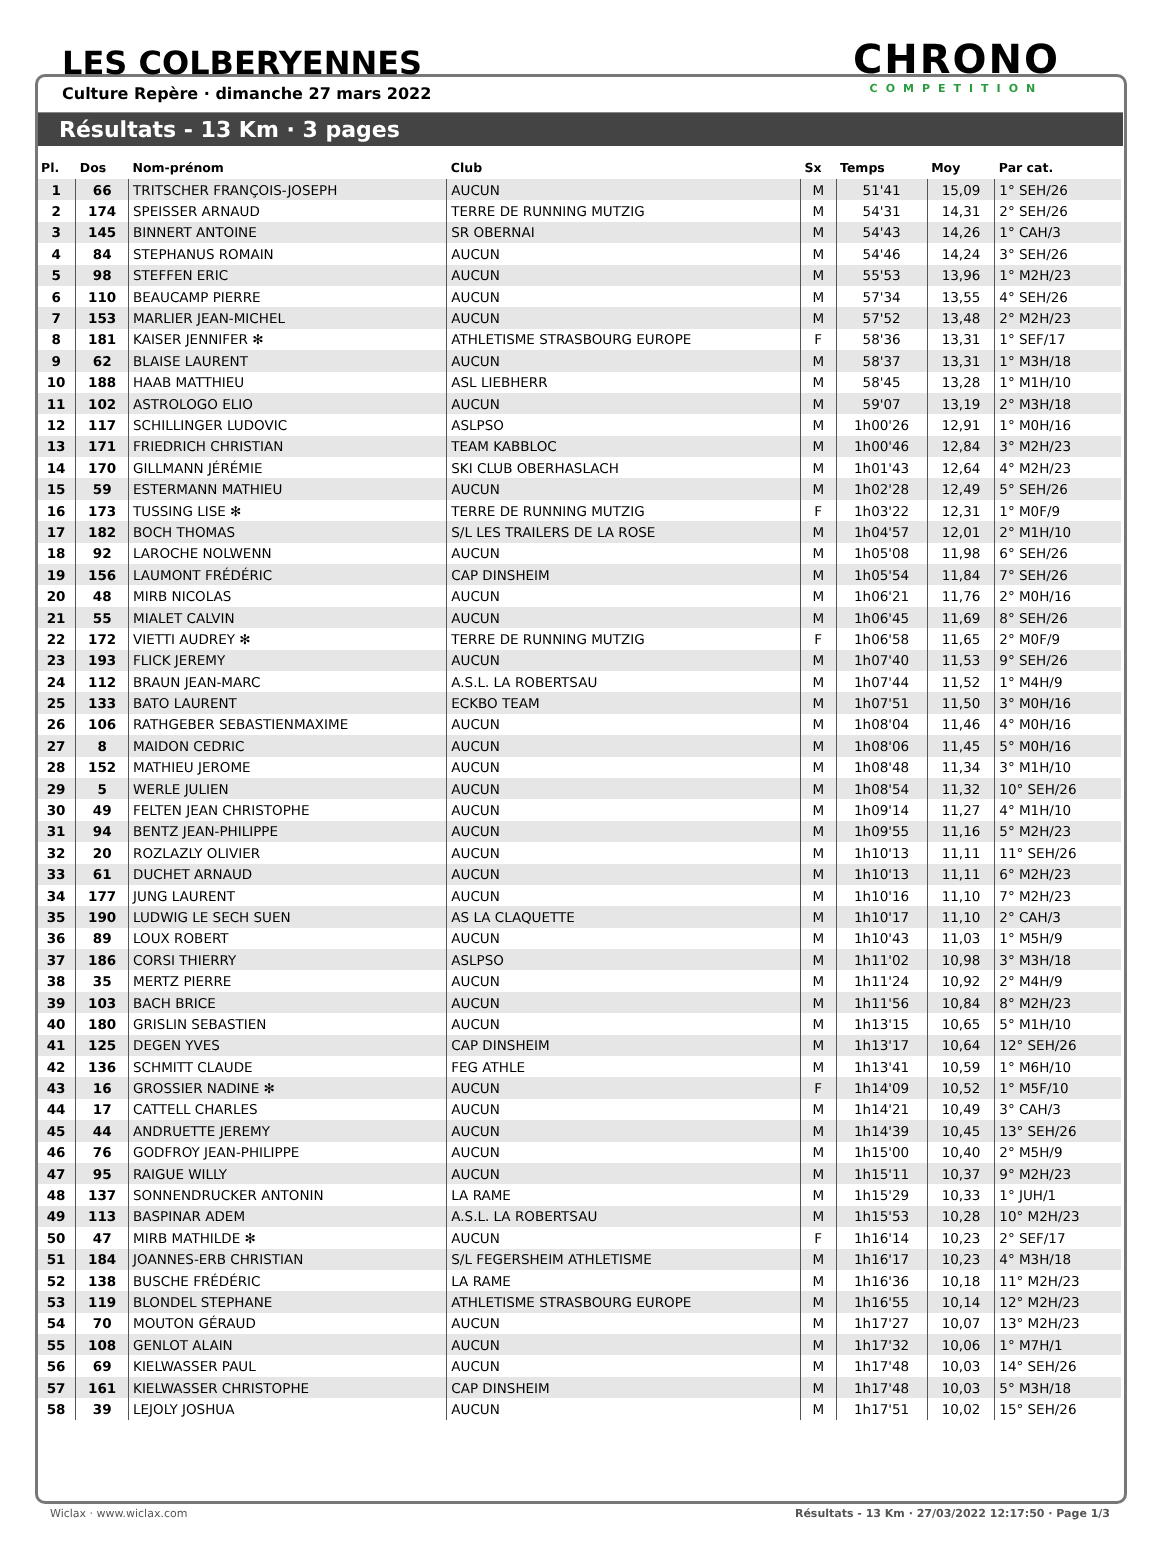LES COLBERYENNES
Culture Repère · dimanche 27 mars 2022
CHRONO
COMPETITION
Résultats - 13 Km · 3 pages
| Pl. | Dos | Nom-prénom | Club | Sx | Temps | Moy | Par cat. |
| --- | --- | --- | --- | --- | --- | --- | --- |
| 1 | 66 | TRITSCHER FRANÇOIS-JOSEPH | AUCUN | M | 51'41 | 15,09 | 1° SEH/26 |
| 2 | 174 | SPEISSER ARNAUD | TERRE DE RUNNING MUTZIG | M | 54'31 | 14,31 | 2° SEH/26 |
| 3 | 145 | BINNERT ANTOINE | SR OBERNAI | M | 54'43 | 14,26 | 1° CAH/3 |
| 4 | 84 | STEPHANUS ROMAIN | AUCUN | M | 54'46 | 14,24 | 3° SEH/26 |
| 5 | 98 | STEFFEN ERIC | AUCUN | M | 55'53 | 13,96 | 1° M2H/23 |
| 6 | 110 | BEAUCAMP PIERRE | AUCUN | M | 57'34 | 13,55 | 4° SEH/26 |
| 7 | 153 | MARLIER JEAN-MICHEL | AUCUN | M | 57'52 | 13,48 | 2° M2H/23 |
| 8 | 181 | KAISER JENNIFER ✻ | ATHLETISME STRASBOURG EUROPE | F | 58'36 | 13,31 | 1° SEF/17 |
| 9 | 62 | BLAISE LAURENT | AUCUN | M | 58'37 | 13,31 | 1° M3H/18 |
| 10 | 188 | HAAB MATTHIEU | ASL LIEBHERR | M | 58'45 | 13,28 | 1° M1H/10 |
| 11 | 102 | ASTROLOGO ELIO | AUCUN | M | 59'07 | 13,19 | 2° M3H/18 |
| 12 | 117 | SCHILLINGER LUDOVIC | ASLPSO | M | 1h00'26 | 12,91 | 1° M0H/16 |
| 13 | 171 | FRIEDRICH CHRISTIAN | TEAM KABBLOC | M | 1h00'46 | 12,84 | 3° M2H/23 |
| 14 | 170 | GILLMANN JÉRÉMIE | SKI CLUB OBERHASLACH | M | 1h01'43 | 12,64 | 4° M2H/23 |
| 15 | 59 | ESTERMANN MATHIEU | AUCUN | M | 1h02'28 | 12,49 | 5° SEH/26 |
| 16 | 173 | TUSSING LISE ✻ | TERRE DE RUNNING MUTZIG | F | 1h03'22 | 12,31 | 1° M0F/9 |
| 17 | 182 | BOCH THOMAS | S/L LES TRAILERS DE LA ROSE | M | 1h04'57 | 12,01 | 2° M1H/10 |
| 18 | 92 | LAROCHE NOLWENN | AUCUN | M | 1h05'08 | 11,98 | 6° SEH/26 |
| 19 | 156 | LAUMONT FRÉDÉRIC | CAP DINSHEIM | M | 1h05'54 | 11,84 | 7° SEH/26 |
| 20 | 48 | MIRB NICOLAS | AUCUN | M | 1h06'21 | 11,76 | 2° M0H/16 |
| 21 | 55 | MIALET CALVIN | AUCUN | M | 1h06'45 | 11,69 | 8° SEH/26 |
| 22 | 172 | VIETTI AUDREY ✻ | TERRE DE RUNNING MUTZIG | F | 1h06'58 | 11,65 | 2° M0F/9 |
| 23 | 193 | FLICK JEREMY | AUCUN | M | 1h07'40 | 11,53 | 9° SEH/26 |
| 24 | 112 | BRAUN JEAN-MARC | A.S.L. LA ROBERTSAU | M | 1h07'44 | 11,52 | 1° M4H/9 |
| 25 | 133 | BATO LAURENT | ECKBO TEAM | M | 1h07'51 | 11,50 | 3° M0H/16 |
| 26 | 106 | RATHGEBER SEBASTIENMAXIME | AUCUN | M | 1h08'04 | 11,46 | 4° M0H/16 |
| 27 | 8 | MAIDON CEDRIC | AUCUN | M | 1h08'06 | 11,45 | 5° M0H/16 |
| 28 | 152 | MATHIEU JEROME | AUCUN | M | 1h08'48 | 11,34 | 3° M1H/10 |
| 29 | 5 | WERLE JULIEN | AUCUN | M | 1h08'54 | 11,32 | 10° SEH/26 |
| 30 | 49 | FELTEN JEAN CHRISTOPHE | AUCUN | M | 1h09'14 | 11,27 | 4° M1H/10 |
| 31 | 94 | BENTZ JEAN-PHILIPPE | AUCUN | M | 1h09'55 | 11,16 | 5° M2H/23 |
| 32 | 20 | ROZLAZLY OLIVIER | AUCUN | M | 1h10'13 | 11,11 | 11° SEH/26 |
| 33 | 61 | DUCHET ARNAUD | AUCUN | M | 1h10'13 | 11,11 | 6° M2H/23 |
| 34 | 177 | JUNG LAURENT | AUCUN | M | 1h10'16 | 11,10 | 7° M2H/23 |
| 35 | 190 | LUDWIG LE SECH SUEN | AS LA CLAQUETTE | M | 1h10'17 | 11,10 | 2° CAH/3 |
| 36 | 89 | LOUX ROBERT | AUCUN | M | 1h10'43 | 11,03 | 1° M5H/9 |
| 37 | 186 | CORSI THIERRY | ASLPSO | M | 1h11'02 | 10,98 | 3° M3H/18 |
| 38 | 35 | MERTZ PIERRE | AUCUN | M | 1h11'24 | 10,92 | 2° M4H/9 |
| 39 | 103 | BACH BRICE | AUCUN | M | 1h11'56 | 10,84 | 8° M2H/23 |
| 40 | 180 | GRISLIN SEBASTIEN | AUCUN | M | 1h13'15 | 10,65 | 5° M1H/10 |
| 41 | 125 | DEGEN YVES | CAP DINSHEIM | M | 1h13'17 | 10,64 | 12° SEH/26 |
| 42 | 136 | SCHMITT CLAUDE | FEG ATHLE | M | 1h13'41 | 10,59 | 1° M6H/10 |
| 43 | 16 | GROSSIER NADINE ✻ | AUCUN | F | 1h14'09 | 10,52 | 1° M5F/10 |
| 44 | 17 | CATTELL CHARLES | AUCUN | M | 1h14'21 | 10,49 | 3° CAH/3 |
| 45 | 44 | ANDRUETTE JEREMY | AUCUN | M | 1h14'39 | 10,45 | 13° SEH/26 |
| 46 | 76 | GODFROY JEAN-PHILIPPE | AUCUN | M | 1h15'00 | 10,40 | 2° M5H/9 |
| 47 | 95 | RAIGUE WILLY | AUCUN | M | 1h15'11 | 10,37 | 9° M2H/23 |
| 48 | 137 | SONNENDRUCKER ANTONIN | LA RAME | M | 1h15'29 | 10,33 | 1° JUH/1 |
| 49 | 113 | BASPINAR ADEM | A.S.L. LA ROBERTSAU | M | 1h15'53 | 10,28 | 10° M2H/23 |
| 50 | 47 | MIRB MATHILDE ✻ | AUCUN | F | 1h16'14 | 10,23 | 2° SEF/17 |
| 51 | 184 | JOANNES-ERB CHRISTIAN | S/L FEGERSHEIM ATHLETISME | M | 1h16'17 | 10,23 | 4° M3H/18 |
| 52 | 138 | BUSCHE FRÉDÉRIC | LA RAME | M | 1h16'36 | 10,18 | 11° M2H/23 |
| 53 | 119 | BLONDEL STEPHANE | ATHLETISME STRASBOURG EUROPE | M | 1h16'55 | 10,14 | 12° M2H/23 |
| 54 | 70 | MOUTON GÉRAUD | AUCUN | M | 1h17'27 | 10,07 | 13° M2H/23 |
| 55 | 108 | GENLOT ALAIN | AUCUN | M | 1h17'32 | 10,06 | 1° M7H/1 |
| 56 | 69 | KIELWASSER PAUL | AUCUN | M | 1h17'48 | 10,03 | 14° SEH/26 |
| 57 | 161 | KIELWASSER CHRISTOPHE | CAP DINSHEIM | M | 1h17'48 | 10,03 | 5° M3H/18 |
| 58 | 39 | LEJOLY JOSHUA | AUCUN | M | 1h17'51 | 10,02 | 15° SEH/26 |
Wiclax · www.wiclax.com Résultats - 13 Km · 27/03/2022 12:17:50 · Page 1/3